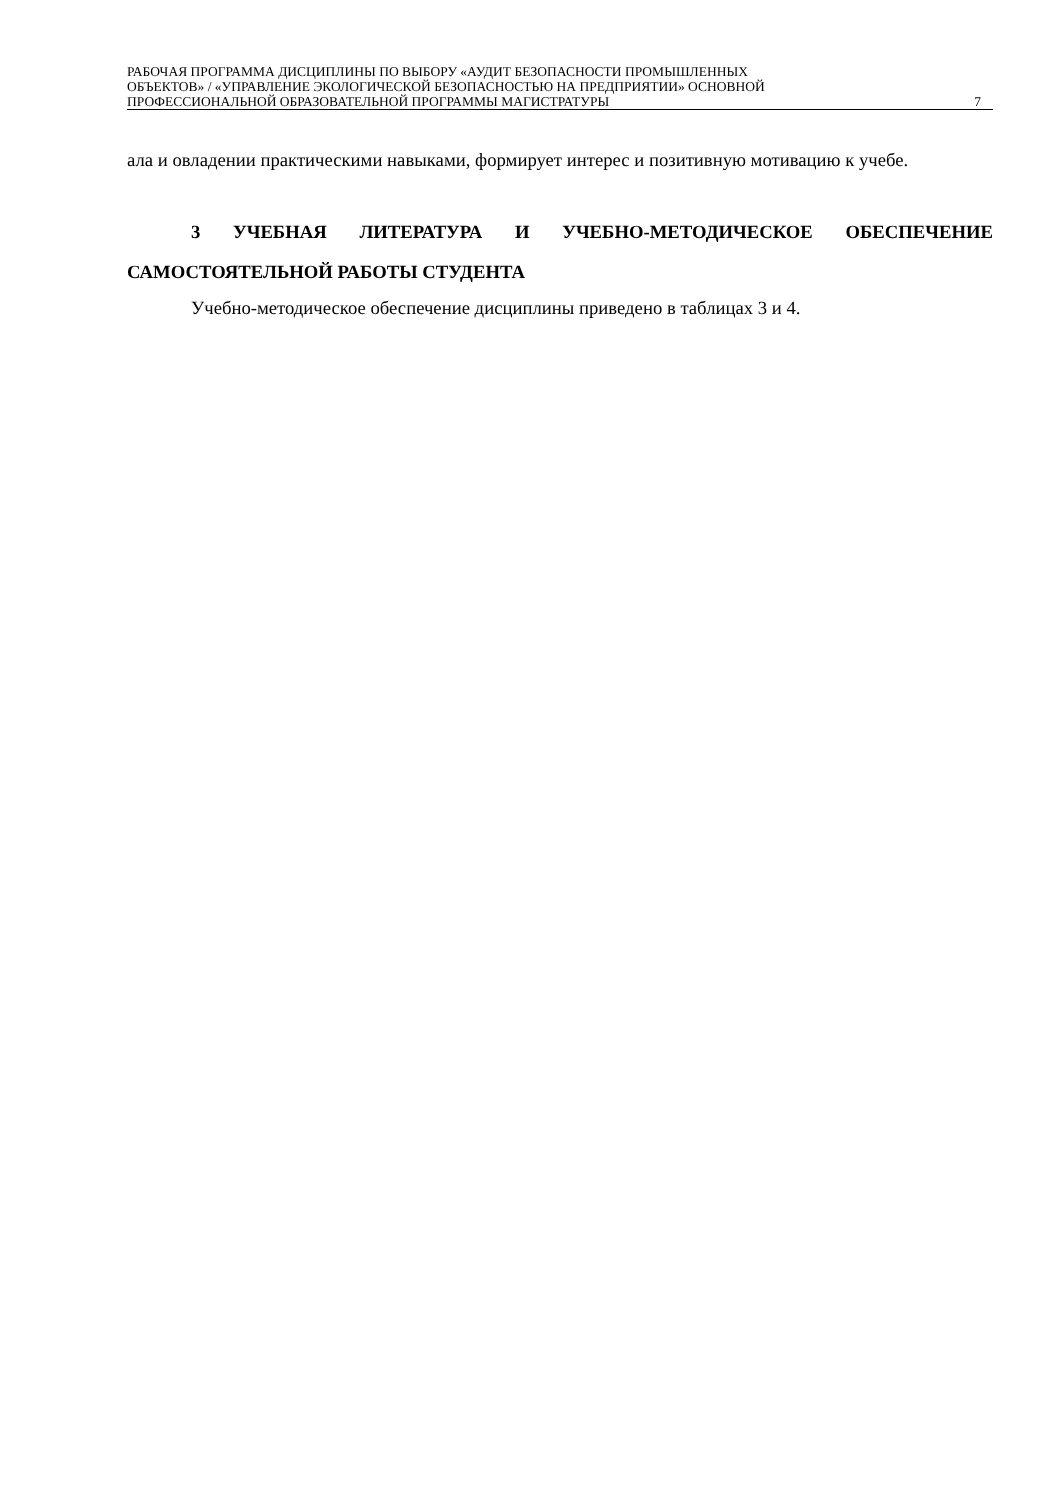РАБОЧАЯ ПРОГРАММА ДИСЦИПЛИНЫ ПО ВЫБОРУ «АУДИТ БЕЗОПАСНОСТИ ПРОМЫШЛЕННЫХ
ОБЪЕКТОВ» / «УПРАВЛЕНИЕ ЭКОЛОГИЧЕСКОЙ БЕЗОПАСНОСТЬЮ НА ПРЕДПРИЯТИИ» ОСНОВНОЙ
ПРОФЕССИОНАЛЬНОЙ ОБРАЗОВАТЕЛЬНОЙ ПРОГРАММЫ МАГИСТРАТУРЫ
7
ала и овладении практическими навыками, формирует интерес и позитивную мотивацию к учебе.
3 УЧЕБНАЯ ЛИТЕРАТУРА И УЧЕБНО-МЕТОДИЧЕСКОЕ ОБЕСПЕЧЕНИЕ САМОСТОЯТЕЛЬНОЙ РАБОТЫ СТУДЕНТА
Учебно-методическое обеспечение дисциплины приведено в таблицах 3 и 4.